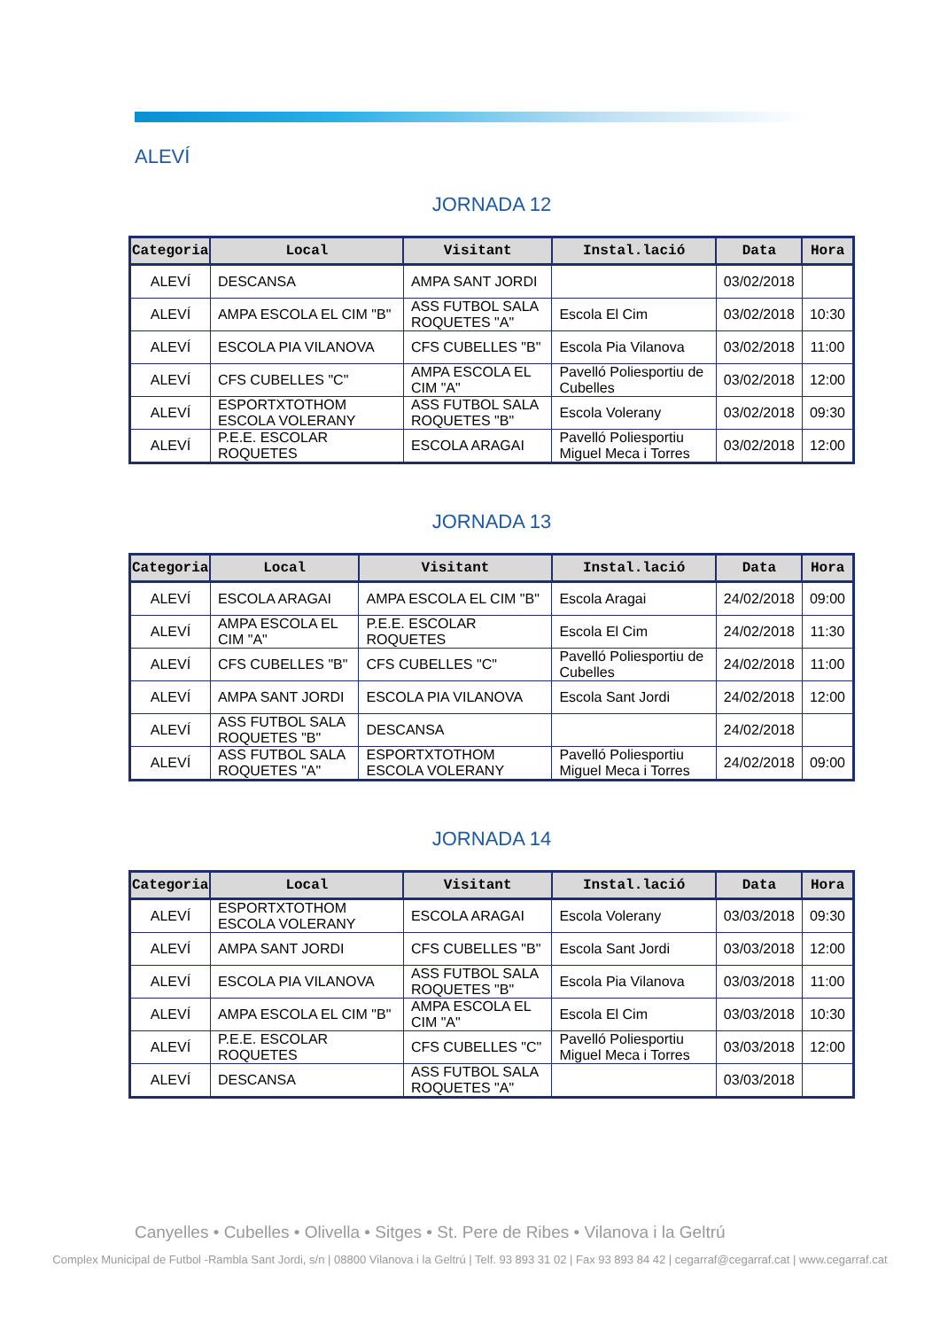ALEVÍ
JORNADA 12
| Categoria | Local | Visitant | Instal.lació | Data | Hora |
| --- | --- | --- | --- | --- | --- |
| ALEVÍ | DESCANSA | AMPA SANT JORDI | | 03/02/2018 | |
| ALEVÍ | AMPA ESCOLA EL CIM "B" | ASS FUTBOL SALA ROQUETES "A" | Escola El Cim | 03/02/2018 | 10:30 |
| ALEVÍ | ESCOLA PIA VILANOVA | CFS CUBELLES "B" | Escola Pia Vilanova | 03/02/2018 | 11:00 |
| ALEVÍ | CFS CUBELLES "C" | AMPA ESCOLA EL CIM "A" | Pavelló Poliesportiu de Cubelles | 03/02/2018 | 12:00 |
| ALEVÍ | ESPORTXTOTHOM ESCOLA VOLERANY | ASS FUTBOL SALA ROQUETES "B" | Escola Volerany | 03/02/2018 | 09:30 |
| ALEVÍ | P.E.E. ESCOLAR ROQUETES | ESCOLA ARAGAI | Pavelló Poliesportiu Miguel Meca i Torres | 03/02/2018 | 12:00 |
JORNADA 13
| Categoria | Local | Visitant | Instal.lació | Data | Hora |
| --- | --- | --- | --- | --- | --- |
| ALEVÍ | ESCOLA ARAGAI | AMPA ESCOLA EL CIM "B" | Escola Aragai | 24/02/2018 | 09:00 |
| ALEVÍ | AMPA ESCOLA EL CIM "A" | P.E.E. ESCOLAR ROQUETES | Escola El Cim | 24/02/2018 | 11:30 |
| ALEVÍ | CFS CUBELLES "B" | CFS CUBELLES "C" | Pavelló Poliesportiu de Cubelles | 24/02/2018 | 11:00 |
| ALEVÍ | AMPA SANT JORDI | ESCOLA PIA VILANOVA | Escola Sant Jordi | 24/02/2018 | 12:00 |
| ALEVÍ | ASS FUTBOL SALA ROQUETES "B" | DESCANSA | | 24/02/2018 | |
| ALEVÍ | ASS FUTBOL SALA ROQUETES "A" | ESPORTXTOTHOM ESCOLA VOLERANY | Pavelló Poliesportiu Miguel Meca i Torres | 24/02/2018 | 09:00 |
JORNADA 14
| Categoria | Local | Visitant | Instal.lació | Data | Hora |
| --- | --- | --- | --- | --- | --- |
| ALEVÍ | ESPORTXTOTHOM ESCOLA VOLERANY | ESCOLA ARAGAI | Escola Volerany | 03/03/2018 | 09:30 |
| ALEVÍ | AMPA SANT JORDI | CFS CUBELLES "B" | Escola Sant Jordi | 03/03/2018 | 12:00 |
| ALEVÍ | ESCOLA PIA VILANOVA | ASS FUTBOL SALA ROQUETES "B" | Escola Pia Vilanova | 03/03/2018 | 11:00 |
| ALEVÍ | AMPA ESCOLA EL CIM "B" | AMPA ESCOLA EL CIM "A" | Escola El Cim | 03/03/2018 | 10:30 |
| ALEVÍ | P.E.E. ESCOLAR ROQUETES | CFS CUBELLES "C" | Pavelló Poliesportiu Miguel Meca i Torres | 03/03/2018 | 12:00 |
| ALEVÍ | DESCANSA | ASS FUTBOL SALA ROQUETES "A" | | 03/03/2018 | |
Canyelles • Cubelles • Olivella • Sitges • St. Pere de Ribes • Vilanova i la Geltrú
Complex Municipal de Futbol -Rambla Sant Jordi, s/n | 08800 Vilanova i la Geltrú | Telf. 93 893 31 02 | Fax 93 893 84 42 | cegarraf@cegarraf.cat | www.cegarraf.cat